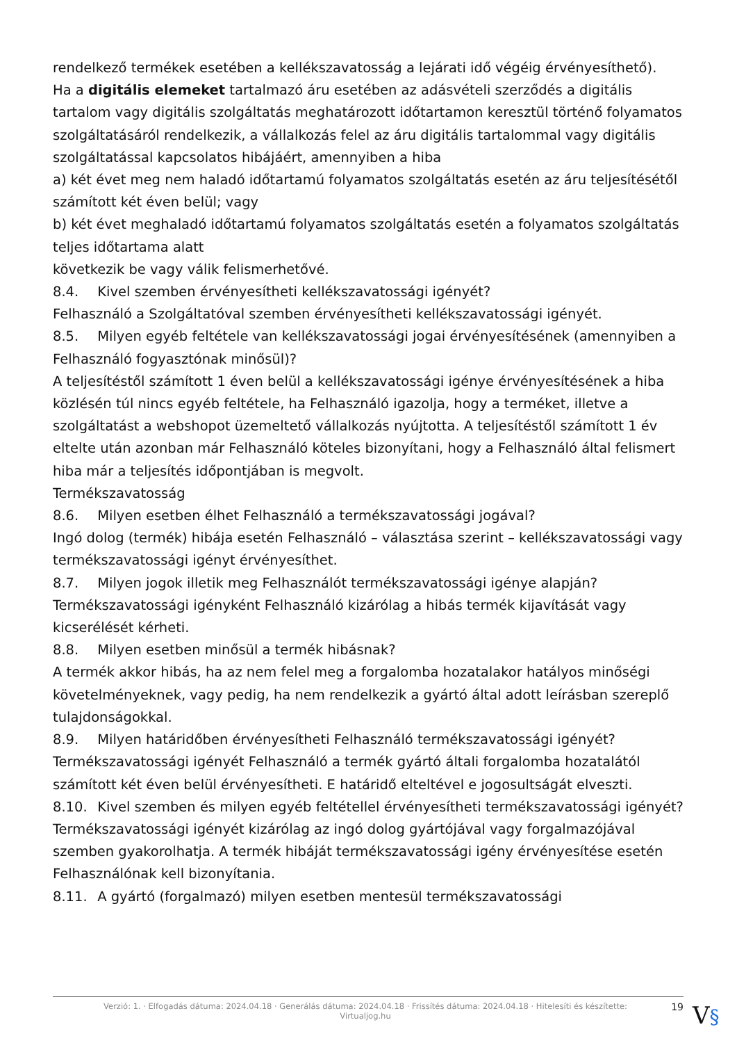rendelkező termékek esetében a kellékszavatosság a lejárati idő végéig érvényesíthető).
Ha a digitális elemeket tartalmazó áru esetében az adásvételi szerződés a digitális tartalom vagy digitális szolgáltatás meghatározott időtartamon keresztül történő folyamatos szolgáltatásáról rendelkezik, a vállalkozás felel az áru digitális tartalommal vagy digitális szolgáltatással kapcsolatos hibájáért, amennyiben a hiba
a) két évet meg nem haladó időtartamú folyamatos szolgáltatás esetén az áru teljesítésétől számított két éven belül; vagy
b) két évet meghaladó időtartamú folyamatos szolgáltatás esetén a folyamatos szolgáltatás teljes időtartama alatt
következik be vagy válik felismerhetővé.
8.4. Kivel szemben érvényesítheti kellékszavatossági igényét?
Felhasználó a Szolgáltatóval szemben érvényesítheti kellékszavatossági igényét.
8.5. Milyen egyéb feltétele van kellékszavatossági jogai érvényesítésének (amennyiben a Felhasználó fogyasztónak minősül)?
A teljesítéstől számított 1 éven belül a kellékszavatossági igénye érvényesítésének a hiba közlésén túl nincs egyéb feltétele, ha Felhasználó igazolja, hogy a terméket, illetve a szolgáltatást a webshopot üzemeltető vállalkozás nyújtotta. A teljesítéstől számított 1 év eltelte után azonban már Felhasználó köteles bizonyítani, hogy a Felhasználó által felismert hiba már a teljesítés időpontjában is megvolt.
Termékszavatosság
8.6. Milyen esetben élhet Felhasználó a termékszavatossági jogával?
Ingó dolog (termék) hibája esetén Felhasználó – választása szerint – kellékszavatossági vagy termékszavatossági igényt érvényesíthet.
8.7. Milyen jogok illetik meg Felhasználót termékszavatossági igénye alapján?
Termékszavatossági igényként Felhasználó kizárólag a hibás termék kijavítását vagy kicserélését kérheti.
8.8. Milyen esetben minősül a termék hibásnak?
A termék akkor hibás, ha az nem felel meg a forgalomba hozatalakor hatályos minőségi követelményeknek, vagy pedig, ha nem rendelkezik a gyártó által adott leírásban szereplő tulajdonságokkal.
8.9. Milyen határidőben érvényesítheti Felhasználó termékszavatossági igényét?
Termékszavatossági igényét Felhasználó a termék gyártó általi forgalomba hozatalától számított két éven belül érvényesítheti. E határidő elteltével e jogosultságát elveszti.
8.10. Kivel szemben és milyen egyéb feltétellel érvényesítheti termékszavatossági igényét?
Termékszavatossági igényét kizárólag az ingó dolog gyártójával vagy forgalmazójával szemben gyakorolhatja. A termék hibáját termékszavatossági igény érvényesítése esetén Felhasználónak kell bizonyítania.
8.11. A gyártó (forgalmazó) milyen esetben mentesül termékszavatossági
Verzió: 1. · Elfogadás dátuma: 2024.04.18 · Generálás dátuma: 2024.04.18 · Frissítés dátuma: 2024.04.18 · Hitelesíti és készítette: Virtualjog.hu
19
V§